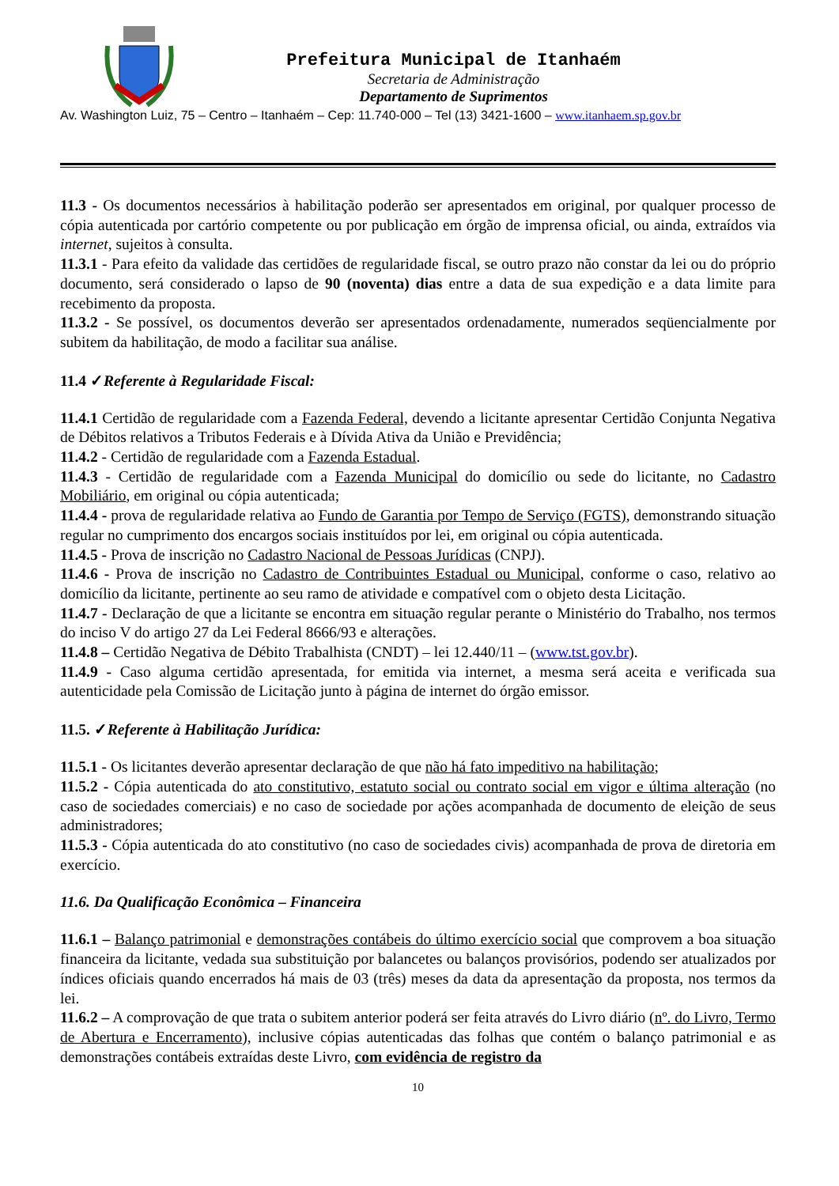Prefeitura Municipal de Itanhaém
Secretaria de Administração
Departamento de Suprimentos
Av. Washington Luiz, 75 – Centro – Itanhaém – Cep: 11.740-000 – Tel (13) 3421-1600 – www.itanhaem.sp.gov.br
11.3 - Os documentos necessários à habilitação poderão ser apresentados em original, por qualquer processo de cópia autenticada por cartório competente ou por publicação em órgão de imprensa oficial, ou ainda, extraídos via internet, sujeitos à consulta.
11.3.1 - Para efeito da validade das certidões de regularidade fiscal, se outro prazo não constar da lei ou do próprio documento, será considerado o lapso de 90 (noventa) dias entre a data de sua expedição e a data limite para recebimento da proposta.
11.3.2 - Se possível, os documentos deverão ser apresentados ordenadamente, numerados seqüencialmente por subitem da habilitação, de modo a facilitar sua análise.
11.4 ✓Referente à Regularidade Fiscal:
11.4.1 Certidão de regularidade com a Fazenda Federal, devendo a licitante apresentar Certidão Conjunta Negativa de Débitos relativos a Tributos Federais e à Dívida Ativa da União e Previdência;
11.4.2 - Certidão de regularidade com a Fazenda Estadual.
11.4.3 - Certidão de regularidade com a Fazenda Municipal do domicílio ou sede do licitante, no Cadastro Mobiliário, em original ou cópia autenticada;
11.4.4 - prova de regularidade relativa ao Fundo de Garantia por Tempo de Serviço (FGTS), demonstrando situação regular no cumprimento dos encargos sociais instituídos por lei, em original ou cópia autenticada.
11.4.5 - Prova de inscrição no Cadastro Nacional de Pessoas Jurídicas (CNPJ).
11.4.6 - Prova de inscrição no Cadastro de Contribuintes Estadual ou Municipal, conforme o caso, relativo ao domicílio da licitante, pertinente ao seu ramo de atividade e compatível com o objeto desta Licitação.
11.4.7 - Declaração de que a licitante se encontra em situação regular perante o Ministério do Trabalho, nos termos do inciso V do artigo 27 da Lei Federal 8666/93 e alterações.
11.4.8 – Certidão Negativa de Débito Trabalhista (CNDT) – lei 12.440/11 – (www.tst.gov.br).
11.4.9 - Caso alguma certidão apresentada, for emitida via internet, a mesma será aceita e verificada sua autenticidade pela Comissão de Licitação junto à página de internet do órgão emissor.
11.5. ✓Referente à Habilitação Jurídica:
11.5.1 - Os licitantes deverão apresentar declaração de que não há fato impeditivo na habilitação;
11.5.2 - Cópia autenticada do ato constitutivo, estatuto social ou contrato social em vigor e última alteração (no caso de sociedades comerciais) e no caso de sociedade por ações acompanhada de documento de eleição de seus administradores;
11.5.3 - Cópia autenticada do ato constitutivo (no caso de sociedades civis) acompanhada de prova de diretoria em exercício.
11.6. Da Qualificação Econômica – Financeira
11.6.1 – Balanço patrimonial e demonstrações contábeis do último exercício social que comprovem a boa situação financeira da licitante, vedada sua substituição por balancetes ou balanços provisórios, podendo ser atualizados por índices oficiais quando encerrados há mais de 03 (três) meses da data da apresentação da proposta, nos termos da lei.
11.6.2 – A comprovação de que trata o subitem anterior poderá ser feita através do Livro diário (nº. do Livro, Termo de Abertura e Encerramento), inclusive cópias autenticadas das folhas que contém o balanço patrimonial e as demonstrações contábeis extraídas deste Livro, com evidência de registro da
10